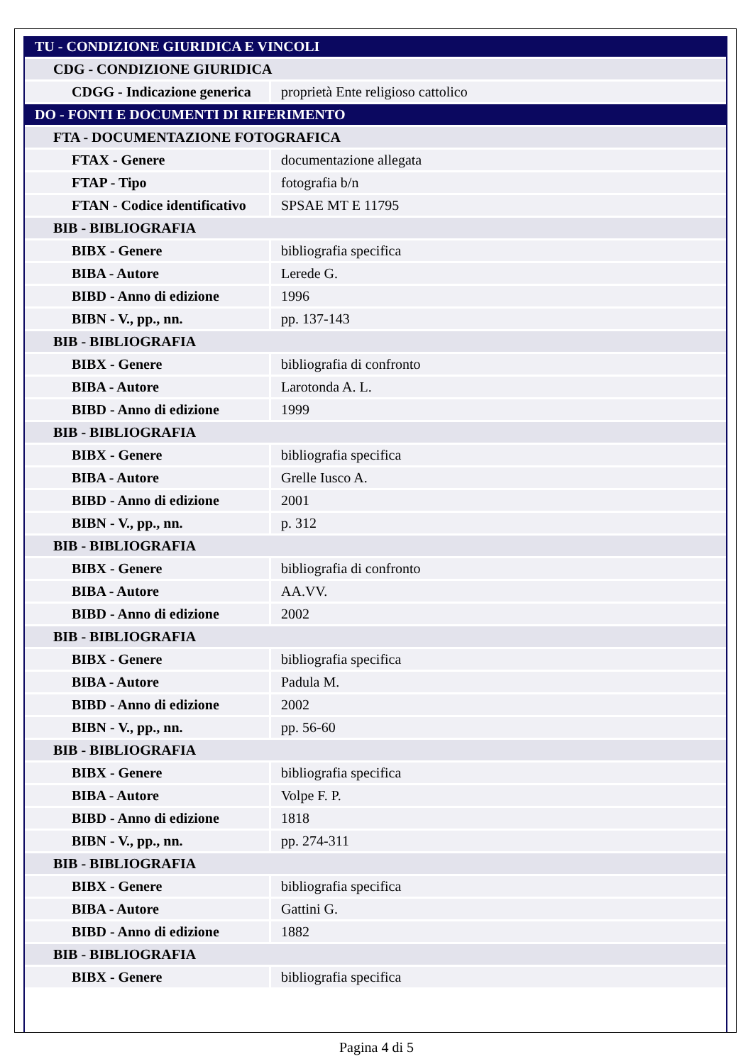| TU - CONDIZIONE GIURIDICA E VINCOLI | |
| CDG - CONDIZIONE GIURIDICA | |
| CDGG - Indicazione generica | proprietà Ente religioso cattolico |
| DO - FONTI E DOCUMENTI DI RIFERIMENTO | |
| FTA - DOCUMENTAZIONE FOTOGRAFICA | |
| FTAX - Genere | documentazione allegata |
| FTAP - Tipo | fotografia b/n |
| FTAN - Codice identificativo | SPSAE MT E 11795 |
| BIB - BIBLIOGRAFIA | |
| BIBX - Genere | bibliografia specifica |
| BIBA - Autore | Lerede G. |
| BIBD - Anno di edizione | 1996 |
| BIBN - V., pp., nn. | pp. 137-143 |
| BIB - BIBLIOGRAFIA | |
| BIBX - Genere | bibliografia di confronto |
| BIBA - Autore | Larotonda A. L. |
| BIBD - Anno di edizione | 1999 |
| BIB - BIBLIOGRAFIA | |
| BIBX - Genere | bibliografia specifica |
| BIBA - Autore | Grelle Iusco A. |
| BIBD - Anno di edizione | 2001 |
| BIBN - V., pp., nn. | p. 312 |
| BIB - BIBLIOGRAFIA | |
| BIBX - Genere | bibliografia di confronto |
| BIBA - Autore | AA.VV. |
| BIBD - Anno di edizione | 2002 |
| BIB - BIBLIOGRAFIA | |
| BIBX - Genere | bibliografia specifica |
| BIBA - Autore | Padula M. |
| BIBD - Anno di edizione | 2002 |
| BIBN - V., pp., nn. | pp. 56-60 |
| BIB - BIBLIOGRAFIA | |
| BIBX - Genere | bibliografia specifica |
| BIBA - Autore | Volpe F. P. |
| BIBD - Anno di edizione | 1818 |
| BIBN - V., pp., nn. | pp. 274-311 |
| BIB - BIBLIOGRAFIA | |
| BIBX - Genere | bibliografia specifica |
| BIBA - Autore | Gattini G. |
| BIBD - Anno di edizione | 1882 |
| BIB - BIBLIOGRAFIA | |
| BIBX - Genere | bibliografia specifica |
Pagina 4 di 5